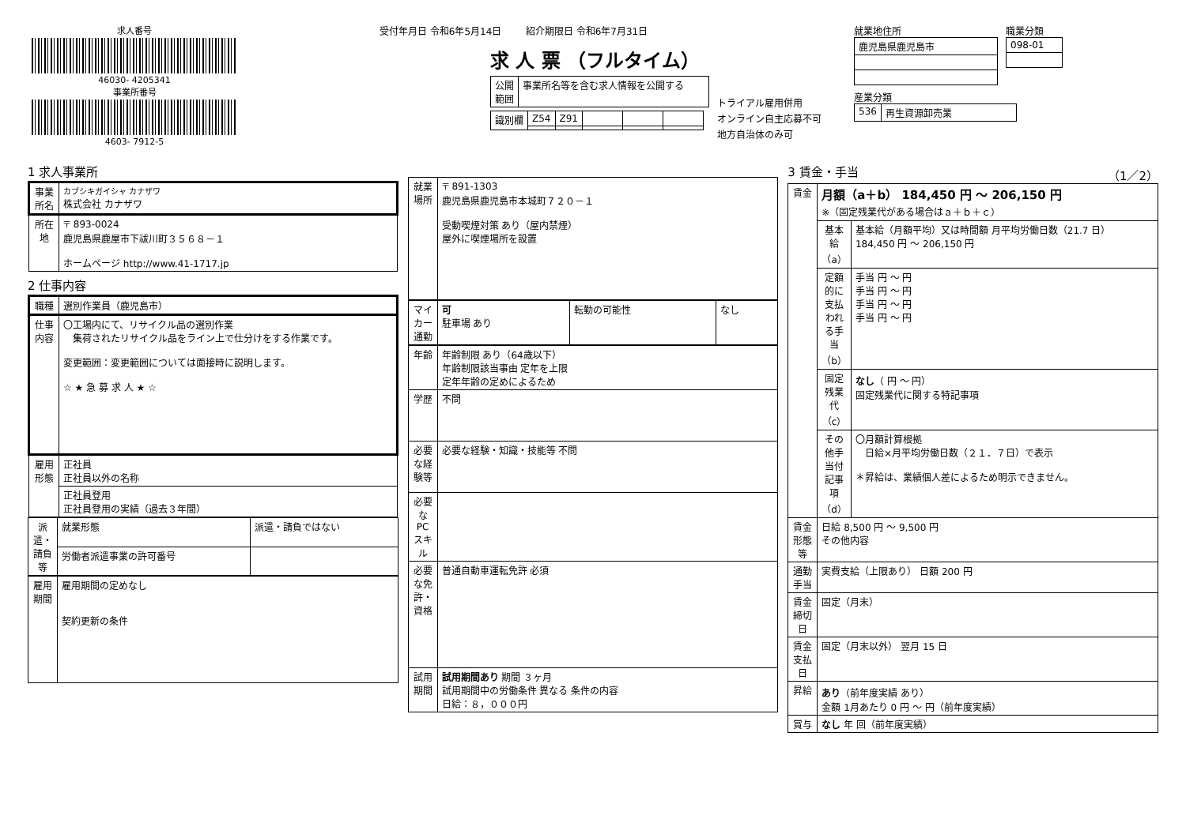求人番号
46030- 4205341
事業所番号
4603- 7912-5
受付年月日 令和6年5月14日 紹介期限日 令和6年7月31日
求 人 票 （フルタイム）
| 公開 範囲 | 事業所名等を含む求人情報を公開する |
| 識別欄 | Z54 | Z91 | | | |
トライアル雇用併用
オンライン自主応募不可
地方自治体のみ可
就業地住所
| 鹿児島県鹿児島市 |
職業分類
| 098-01 |
産業分類
| 536 | 再生資源卸売業 |
1 求人事業所
| 事業所名 | カブシキガイシャ カナザワ 株式会社 カナザワ |
| 所在地 | 〒 893-0024 鹿児島県鹿屋市下祓川町３５６８－１ ホームページ http://www.41-1717.jp |
2 仕事内容
| 職種 | 選別作業員（鹿児島市） |
| 仕事内容 | 〇工場内にて、リサイクル品の選別作業 集荷されたリサイクル品をライン上で仕分けをする作業です。 変更範囲：変更範囲については面接時に説明します。 ☆ ★ 急 募 求 人 ★ ☆ |
| 雇用形態 | 正社員 正社員以外の名称 |
| | 正社員登用 正社員登用の実績（過去３年間） |
| 派遣・請負等 | 就業形態 | 派遣・請負ではない |
| | 労働者派遣事業の許可番号 | |
| 雇用期間 | 雇用期間の定めなし 契約更新の条件 |
| 就業場所 | 〒 891-1303 鹿児島県鹿児島市本城町７２０－１ 受動喫煙対策 あり（屋内禁煙） 屋外に喫煙場所を設置 |
| マイカー通勤 | 可 駐車場 あり | 転勤の可能性 | なし |
| 年齢 | 年齢制限 あり（64歳以下） 年齢制限該当事由 定年を上限 定年年齢の定めによるため |
| 学歴 | 不問 |
| 必要な経験等 | 必要な経験・知識・技能等 不問 |
| 必要なPCスキル | |
| 必要な免許・資格 | 普通自動車運転免許 必須 |
| 試用期間 | 試用期間あり 期間 ３ヶ月 試用期間中の労働条件 異なる 条件の内容 日給：８，０００円 |
3 賃金・手当 （1／2）
| 賃金 | 月額（a＋b） 184,450 円 ～ 206,150 円 ※（固定残業代がある場合はａ＋ｂ＋ｃ） | |
| | 基本給（a） | 基本給（月額平均）又は時間額 月平均労働日数（21.7 日） 184,450 円 ～ 206,150 円 |
| | 定額的に支払われる手当（b） | 手当 円 ～ 円 手当 円 ～ 円 手当 円 ～ 円 手当 円 ～ 円 |
| | 固定残業代（c） | なし （ 円 ～ 円） 固定残業代に関する特記事項 |
| | その他手当付記事項（d） | 〇月額計算根拠 日給×月平均労働日数（２１．７日）で表示 ＊昇給は、業績個人差によるため明示できません。 |
| 賃金形態等 | 日給 8,500 円 ～ 9,500 円 その他内容 | |
| 通勤手当 | 実費支給（上限あり） 日額 200 円 | |
| 賃金締切日 | 固定（月末） | |
| 賃金支払日 | 固定（月末以外） 翌月 15 日 | |
| 昇給 | あり （前年度実績 あり） 金額 1月あたり 0 円 ～ 円（前年度実績） | |
| 賞与 | なし 年 回（前年度実績） | |